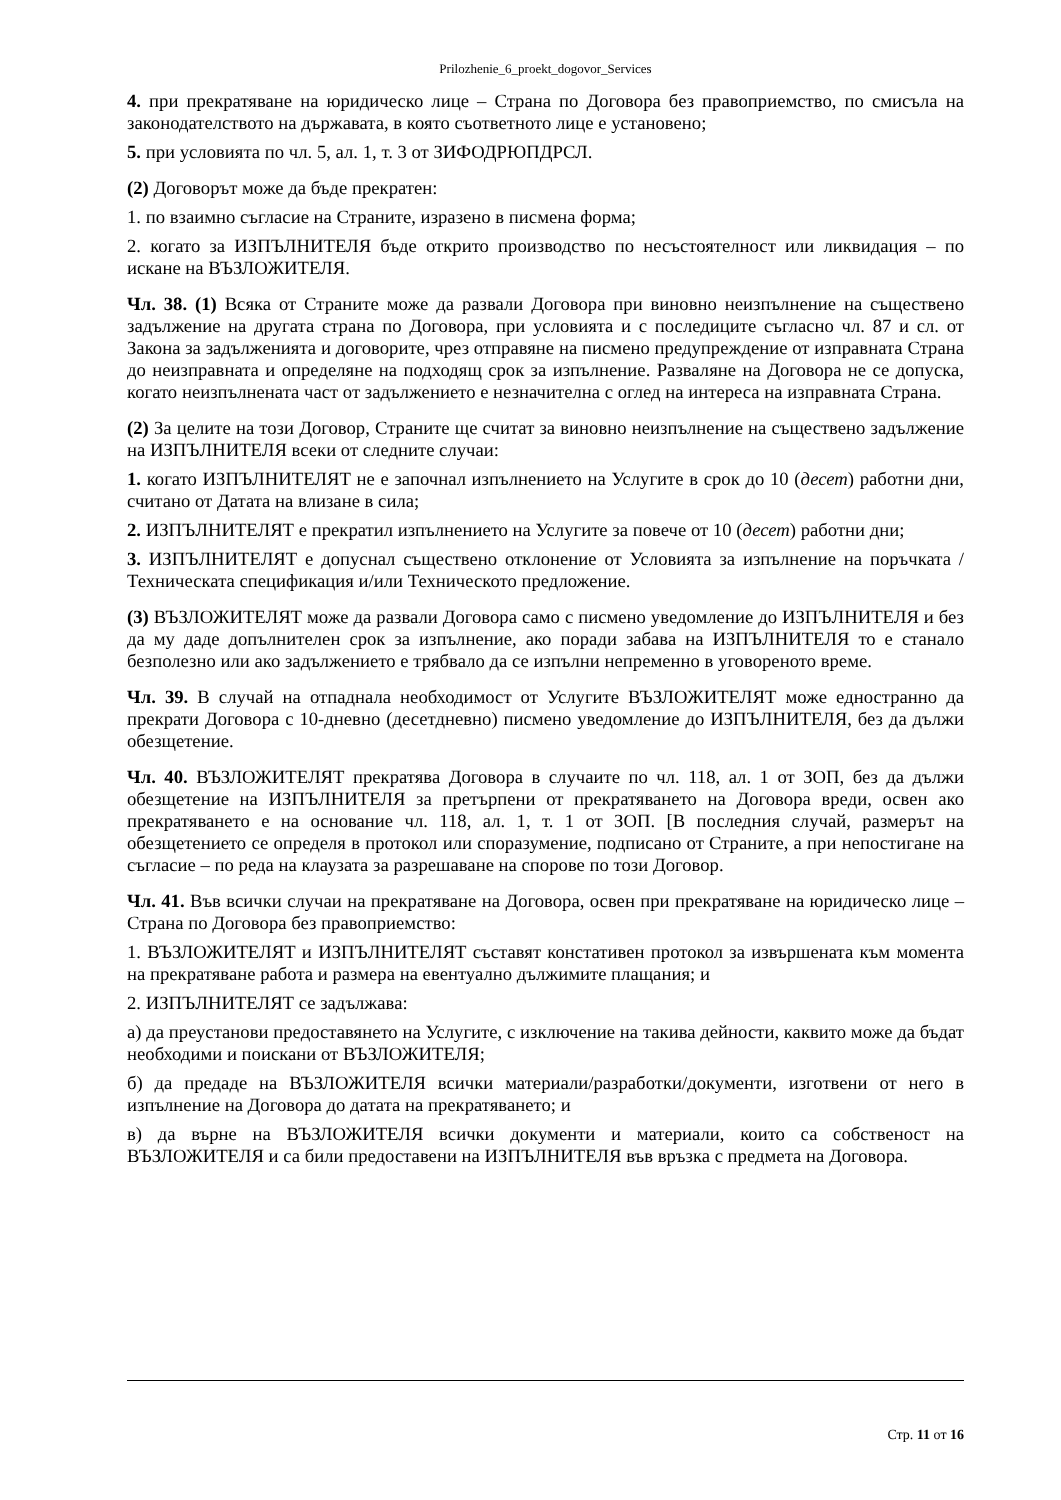Prilozhenie_6_proekt_dogovor_Services
4. при прекратяване на юридическо лице – Страна по Договора без правоприемство, по смисъла на законодателството на държавата, в която съответното лице е установено;
5. при условията по чл. 5, ал. 1, т. 3 от ЗИФОДРЮПДРСЛ.
(2) Договорът може да бъде прекратен:
1. по взаимно съгласие на Страните, изразено в писмена форма;
2. когато за ИЗПЪЛНИТЕЛЯ бъде открито производство по несъстоятелност или ликвидация – по искане на ВЪЗЛОЖИТЕЛЯ.
Чл. 38. (1) Всяка от Страните може да развали Договора при виновно неизпълнение на съществено задължение на другата страна по Договора, при условията и с последиците съгласно чл. 87 и сл. от Закона за задълженията и договорите, чрез отправяне на писмено предупреждение от изправната Страна до неизправната и определяне на подходящ срок за изпълнение. Разваляне на Договора не се допуска, когато неизпълнената част от задължението е незначителна с оглед на интереса на изправната Страна.
(2) За целите на този Договор, Страните ще считат за виновно неизпълнение на съществено задължение на ИЗПЪЛНИТЕЛЯ всеки от следните случаи:
1. когато ИЗПЪЛНИТЕЛЯТ не е започнал изпълнението на Услугите в срок до 10 (десет) работни дни, считано от Датата на влизане в сила;
2. ИЗПЪЛНИТЕЛЯТ е прекратил изпълнението на Услугите за повече от 10 (десет) работни дни;
3. ИЗПЪЛНИТЕЛЯТ е допуснал съществено отклонение от Условията за изпълнение на поръчката /Техническата спецификация и/или Техническото предложение.
(3) ВЪЗЛОЖИТЕЛЯТ може да развали Договора само с писмено уведомление до ИЗПЪЛНИТЕЛЯ и без да му даде допълнителен срок за изпълнение, ако поради забава на ИЗПЪЛНИТЕЛЯ то е станало безполезно или ако задължението е трябвало да се изпълни непременно в уговореното време.
Чл. 39. В случай на отпаднала необходимост от Услугите ВЪЗЛОЖИТЕЛЯТ може едностранно да прекрати Договора с 10-дневно (десетдневно) писмено уведомление до ИЗПЪЛНИТЕЛЯ, без да дължи обезщетение.
Чл. 40. ВЪЗЛОЖИТЕЛЯТ прекратява Договора в случаите по чл. 118, ал. 1 от ЗОП, без да дължи обезщетение на ИЗПЪЛНИТЕЛЯ за претърпени от прекратяването на Договора вреди, освен ако прекратяването е на основание чл. 118, ал. 1, т. 1 от ЗОП. [В последния случай, размерът на обезщетението се определя в протокол или споразумение, подписано от Страните, а при непостигане на съгласие – по реда на клаузата за разрешаване на спорове по този Договор.
Чл. 41. Във всички случаи на прекратяване на Договора, освен при прекратяване на юридическо лице – Страна по Договора без правоприемство:
1. ВЪЗЛОЖИТЕЛЯТ и ИЗПЪЛНИТЕЛЯТ съставят констативен протокол за извършената към момента на прекратяване работа и размера на евентуално дължимите плащания; и
2. ИЗПЪЛНИТЕЛЯТ се задължава:
а) да преустанови предоставянето на Услугите, с изключение на такива дейности, каквито може да бъдат необходими и поискани от ВЪЗЛОЖИТЕЛЯ;
б) да предаде на ВЪЗЛОЖИТЕЛЯ всички материали/разработки/документи, изготвени от него в изпълнение на Договора до датата на прекратяването; и
в) да върне на ВЪЗЛОЖИТЕЛЯ всички документи и материали, които са собственост на ВЪЗЛОЖИТЕЛЯ и са били предоставени на ИЗПЪЛНИТЕЛЯ във връзка с предмета на Договора.
Стр. 11 от 16